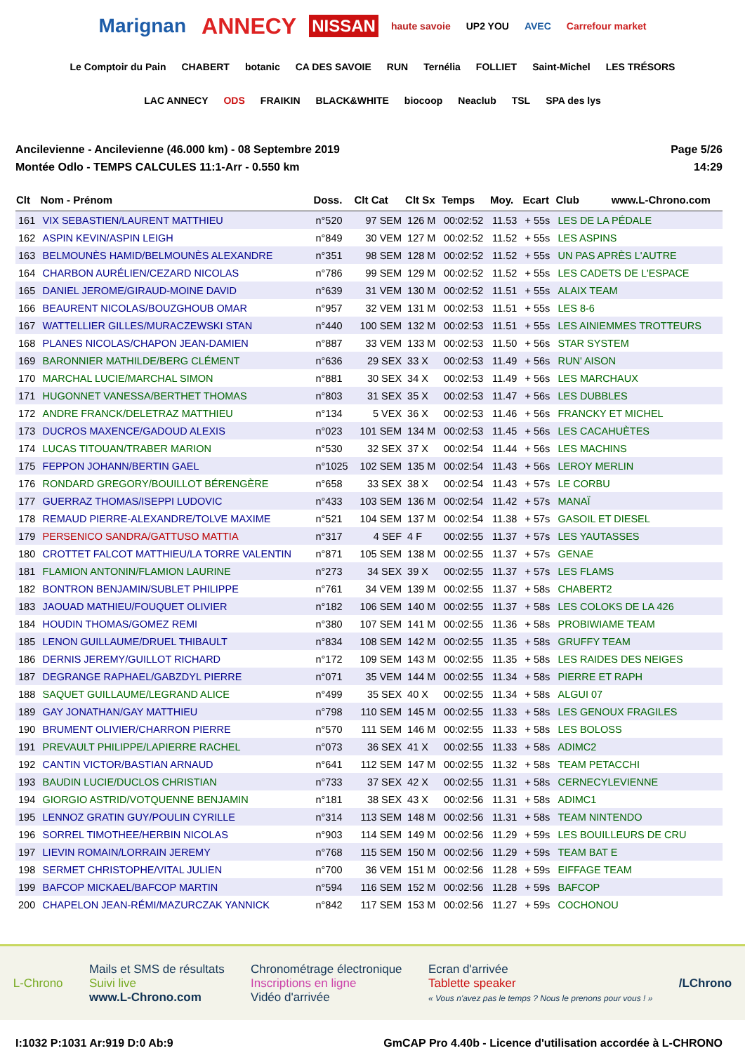Marignan ANNECY NISSAN haute savoie UP2 YOU AVEC Carrefour market Le Comptoir du Pain CHABERT botanic CA DES SAVOIE RUN Ternélia FOLLIET Saint-Michel LES TRÉSORS LAC ANNECY ODS FRAIKIN BLACK&WHITE biocoop Neaclub TSL SPA des lys
Ancilevienne - Ancilevienne (46.000 km) - 08 Septembre 2019
Montée Odlo - TEMPS CALCULES 11:1-Arr - 0.550 km
Page 5/26
14:29
| Clt | Nom - Prénom | Doss. | Clt Cat | Clt Sx | Temps | Moy. | Ecart | Club www.L-Chrono.com |
| --- | --- | --- | --- | --- | --- | --- | --- | --- |
| 161 | VIX SEBASTIEN/LAURENT MATTHIEU | n°520 | 97 SEM | 126 M | 00:02:52 | 11.53 | + 55s | LES DE LA PÉDALE |
| 162 | ASPIN KEVIN/ASPIN LEIGH | n°849 | 30 VEM | 127 M | 00:02:52 | 11.52 | + 55s | LES ASPINS |
| 163 | BELMOUNÈS HAMID/BELMOUNÈS ALEXANDRE | n°351 | 98 SEM | 128 M | 00:02:52 | 11.52 | + 55s | UN PAS APRÈS L'AUTRE |
| 164 | CHARBON AURÉLIEN/CEZARD NICOLAS | n°786 | 99 SEM | 129 M | 00:02:52 | 11.52 | + 55s | LES CADETS DE L'ESPACE |
| 165 | DANIEL JEROME/GIRAUD-MOINE DAVID | n°639 | 31 VEM | 130 M | 00:02:52 | 11.51 | + 55s | ALAIX TEAM |
| 166 | BEAURENT NICOLAS/BOUZGHOUB OMAR | n°957 | 32 VEM | 131 M | 00:02:53 | 11.51 | + 55s | LES 8-6 |
| 167 | WATTELLIER GILLES/MURACZEWSKI STAN | n°440 | 100 SEM | 132 M | 00:02:53 | 11.51 | + 55s | LES AINIEMMES TROTTEURS |
| 168 | PLANES NICOLAS/CHAPON JEAN-DAMIEN | n°887 | 33 VEM | 133 M | 00:02:53 | 11.50 | + 56s | STAR SYSTEM |
| 169 | BARONNIER MATHILDE/BERG CLÉMENT | n°636 | 29 SEX | 33 X | 00:02:53 | 11.49 | + 56s | RUN' AISON |
| 170 | MARCHAL LUCIE/MARCHAL SIMON | n°881 | 30 SEX | 34 X | 00:02:53 | 11.49 | + 56s | LES MARCHAUX |
| 171 | HUGONNET VANESSA/BERTHET THOMAS | n°803 | 31 SEX | 35 X | 00:02:53 | 11.47 | + 56s | LES DUBBLES |
| 172 | ANDRE FRANCK/DELETRAZ MATTHIEU | n°134 | 5 VEX | 36 X | 00:02:53 | 11.46 | + 56s | FRANCKY ET MICHEL |
| 173 | DUCROS MAXENCE/GADOUD ALEXIS | n°023 | 101 SEM | 134 M | 00:02:53 | 11.45 | + 56s | LES CACAHUÈTES |
| 174 | LUCAS TITOUAN/TRABER MARION | n°530 | 32 SEX | 37 X | 00:02:54 | 11.44 | + 56s | LES MACHINS |
| 175 | FEPPON JOHANN/BERTIN GAEL | n°1025 | 102 SEM | 135 M | 00:02:54 | 11.43 | + 56s | LEROY MERLIN |
| 176 | RONDARD GREGORY/BOUILLOT BÉRENGÈRE | n°658 | 33 SEX | 38 X | 00:02:54 | 11.43 | + 57s | LE CORBU |
| 177 | GUERRAZ THOMAS/ISEPPI LUDOVIC | n°433 | 103 SEM | 136 M | 00:02:54 | 11.42 | + 57s | MANAÏ |
| 178 | REMAUD PIERRE-ALEXANDRE/TOLVE MAXIME | n°521 | 104 SEM | 137 M | 00:02:54 | 11.38 | + 57s | GASOIL ET DIESEL |
| 179 | PERSENICO SANDRA/GATTUSO MATTIA | n°317 | 4 SEF | 4 F | 00:02:55 | 11.37 | + 57s | LES YAUTASSES |
| 180 | CROTTET FALCOT MATTHIEU/LA TORRE VALENTIN | n°871 | 105 SEM | 138 M | 00:02:55 | 11.37 | + 57s | GENAE |
| 181 | FLAMION ANTONIN/FLAMION LAURINE | n°273 | 34 SEX | 39 X | 00:02:55 | 11.37 | + 57s | LES FLAMS |
| 182 | BONTRON BENJAMIN/SUBLET PHILIPPE | n°761 | 34 VEM | 139 M | 00:02:55 | 11.37 | + 58s | CHABERT2 |
| 183 | JAOUAD MATHIEU/FOUQUET OLIVIER | n°182 | 106 SEM | 140 M | 00:02:55 | 11.37 | + 58s | LES COLOKS DE LA 426 |
| 184 | HOUDIN THOMAS/GOMEZ REMI | n°380 | 107 SEM | 141 M | 00:02:55 | 11.36 | + 58s | PROBIWIAME TEAM |
| 185 | LENON GUILLAUME/DRUEL THIBAULT | n°834 | 108 SEM | 142 M | 00:02:55 | 11.35 | + 58s | GRUFFY TEAM |
| 186 | DERNIS JEREMY/GUILLOT RICHARD | n°172 | 109 SEM | 143 M | 00:02:55 | 11.35 | + 58s | LES RAIDES DES NEIGES |
| 187 | DEGRANGE RAPHAEL/GABZDYL PIERRE | n°071 | 35 VEM | 144 M | 00:02:55 | 11.34 | + 58s | PIERRE ET RAPH |
| 188 | SAQUET GUILLAUME/LEGRAND ALICE | n°499 | 35 SEX | 40 X | 00:02:55 | 11.34 | + 58s | ALGUI 07 |
| 189 | GAY JONATHAN/GAY MATTHIEU | n°798 | 110 SEM | 145 M | 00:02:55 | 11.33 | + 58s | LES GENOUX FRAGILES |
| 190 | BRUMENT OLIVIER/CHARRON PIERRE | n°570 | 111 SEM | 146 M | 00:02:55 | 11.33 | + 58s | LES BOLOSS |
| 191 | PREVAULT PHILIPPE/LAPIERRE RACHEL | n°073 | 36 SEX | 41 X | 00:02:55 | 11.33 | + 58s | ADIMC2 |
| 192 | CANTIN VICTOR/BASTIAN ARNAUD | n°641 | 112 SEM | 147 M | 00:02:55 | 11.32 | + 58s | TEAM PETACCHI |
| 193 | BAUDIN LUCIE/DUCLOS CHRISTIAN | n°733 | 37 SEX | 42 X | 00:02:55 | 11.31 | + 58s | CERNECYLEVIENNE |
| 194 | GIORGIO ASTRID/VOTQUENNE BENJAMIN | n°181 | 38 SEX | 43 X | 00:02:56 | 11.31 | + 58s | ADIMC1 |
| 195 | LENNOZ GRATIN GUY/POULIN CYRILLE | n°314 | 113 SEM | 148 M | 00:02:56 | 11.31 | + 58s | TEAM NINTENDO |
| 196 | SORREL TIMOTHEE/HERBIN NICOLAS | n°903 | 114 SEM | 149 M | 00:02:56 | 11.29 | + 59s | LES BOUILLEURS DE CRU |
| 197 | LIEVIN ROMAIN/LORRAIN JEREMY | n°768 | 115 SEM | 150 M | 00:02:56 | 11.29 | + 59s | TEAM BAT E |
| 198 | SERMET CHRISTOPHE/VITAL JULIEN | n°700 | 36 VEM | 151 M | 00:02:56 | 11.28 | + 59s | EIFFAGE TEAM |
| 199 | BAFCOP MICKAEL/BAFCOP MARTIN | n°594 | 116 SEM | 152 M | 00:02:56 | 11.28 | + 59s | BAFCOP |
| 200 | CHAPELON JEAN-RÉMI/MAZURCZAK YANNICK | n°842 | 117 SEM | 153 M | 00:02:56 | 11.27 | + 59s | COCHONOU |
L-Chrono
Mails et SMS de résultats
Suivi live
www.L-Chrono.com
Chronométrage électronique
Inscriptions en ligne
Vidéo d'arrivée
Ecran d'arrivée
Tablette speaker
« Vous n'avez pas le temps ? Nous le prenons pour vous ! »
/LChrono
I:1032 P:1031 Ar:919 D:0 Ab:9 GmCAP Pro 4.40b - Licence d'utilisation accordée à L-CHRONO